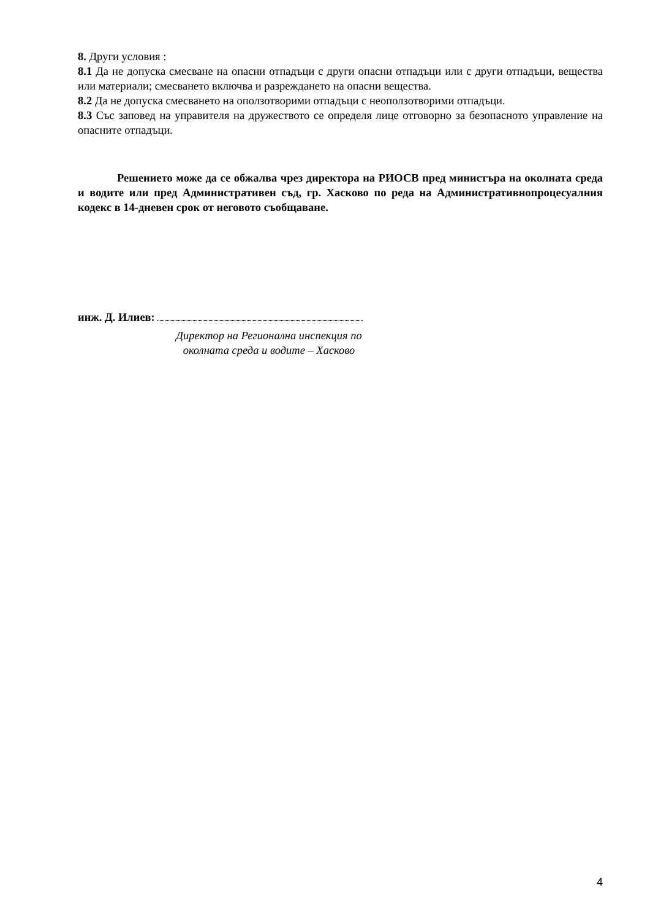8. Други условия :
8.1 Да не допуска смесване на опасни отпадъци с други опасни отпадъци или с други отпадъци, вещества или материали; смесването включва и разреждането на опасни вещества.
8.2 Да не допуска смесването на оползотворими отпадъци с неоползотворими отпадъци.
8.3 Със заповед на управителя на дружеството се определя лице отговорно за безопасното управление на опасните отпадъци.
Решението може да се обжалва чрез директора на РИОСВ пред министъра на околната среда и водите или пред Административен съд, гр. Хасково по реда на Административнопроцесуалния кодекс в 14-дневен срок от неговото съобщаване.
инж. Д. Илиев:
Директор на Регионална инспекция по околната среда и водите – Хасково
4